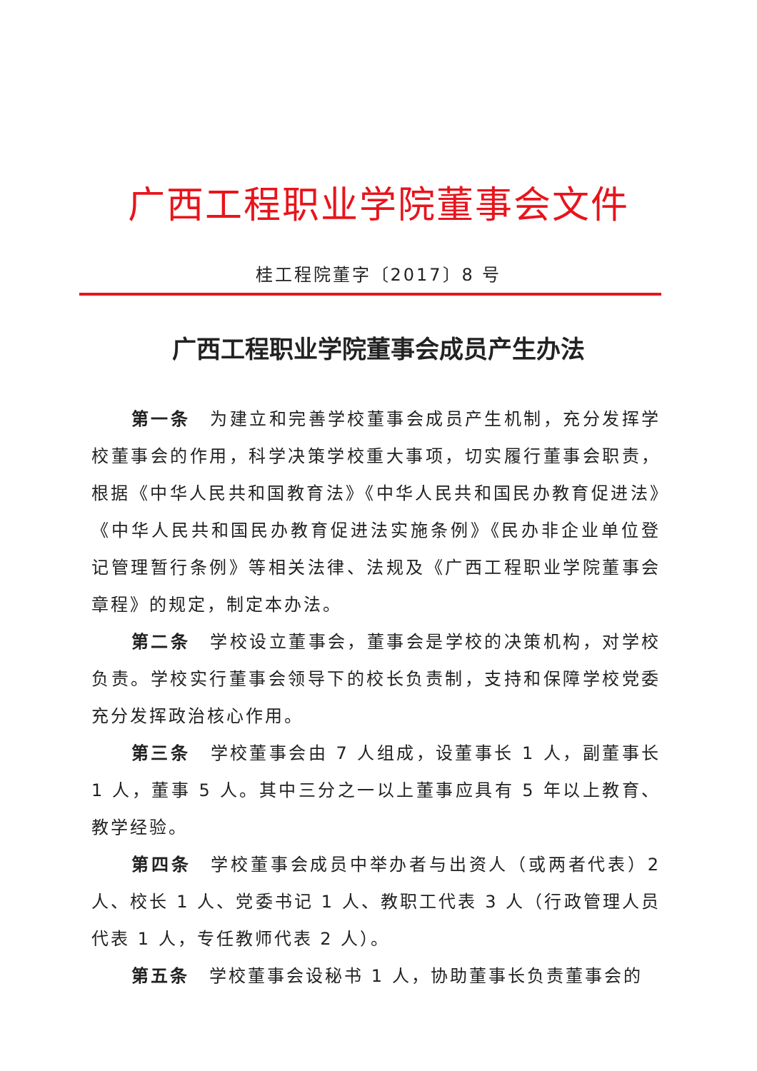广西工程职业学院董事会文件
桂工程院董字〔2017〕8 号
广西工程职业学院董事会成员产生办法
第一条 为建立和完善学校董事会成员产生机制，充分发挥学校董事会的作用，科学决策学校重大事项，切实履行董事会职责，根据《中华人民共和国教育法》《中华人民共和国民办教育促进法》《中华人民共和国民办教育促进法实施条例》《民办非企业单位登记管理暂行条例》等相关法律、法规及《广西工程职业学院董事会章程》的规定，制定本办法。
第二条 学校设立董事会，董事会是学校的决策机构，对学校负责。学校实行董事会领导下的校长负责制，支持和保障学校党委充分发挥政治核心作用。
第三条 学校董事会由 7 人组成，设董事长 1 人，副董事长 1 人，董事 5 人。其中三分之一以上董事应具有 5 年以上教育、教学经验。
第四条 学校董事会成员中举办者与出资人（或两者代表）2 人、校长 1 人、党委书记 1 人、教职工代表 3 人（行政管理人员代表 1 人，专任教师代表 2 人）。
第五条 学校董事会设秘书 1 人，协助董事长负责董事会的